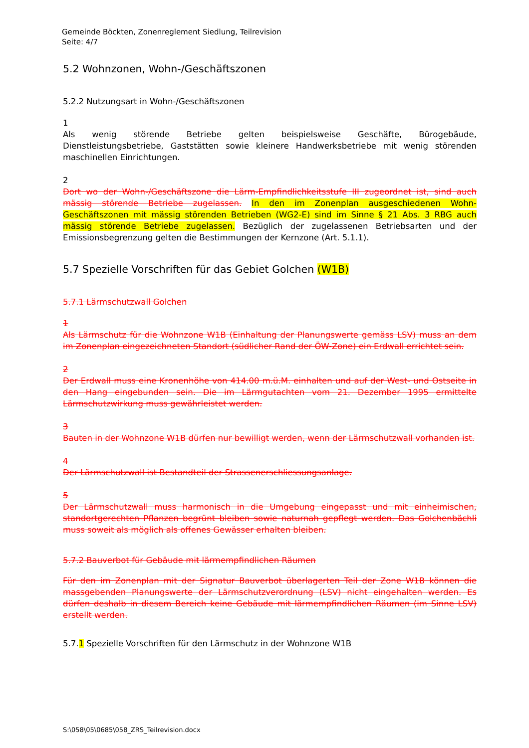Gemeinde Böckten, Zonenreglement Siedlung, Teilrevision
Seite: 4/7
5.2 Wohnzonen, Wohn-/Geschäftszonen
5.2.2 Nutzungsart in Wohn-/Geschäftszonen
1
Als wenig störende Betriebe gelten beispielsweise Geschäfte, Bürogebäude, Dienstleistungsbetriebe, Gaststätten sowie kleinere Handwerksbetriebe mit wenig störenden maschinellen Einrichtungen.
2
Dort wo der Wohn-/Geschäftszone die Lärm-Empfindlichkeitsstufe III zugeordnet ist, sind auch mässig störende Betriebe zugelassen. In den im Zonenplan ausgeschiedenen Wohn-Geschäftszonen mit mässig störenden Betrieben (WG2-E) sind im Sinne § 21 Abs. 3 RBG auch mässig störende Betriebe zugelassen. Bezüglich der zugelassenen Betriebsarten und der Emissionsbegrenzung gelten die Bestimmungen der Kernzone (Art. 5.1.1).
5.7 Spezielle Vorschriften für das Gebiet Golchen (W1B)
5.7.1 Lärmschutzwall Golchen
1
Als Lärmschutz für die Wohnzone W1B (Einhaltung der Planungswerte gemäss LSV) muss an dem im Zonenplan eingezeichneten Standort (südlicher Rand der ÖW-Zone) ein Erdwall errichtet sein.
2
Der Erdwall muss eine Kronenhöhe von 414.00 m.ü.M. einhalten und auf der West- und Ostseite in den Hang eingebunden sein. Die im Lärmgutachten vom 21. Dezember 1995 ermittelte Lärmschutzwirkung muss gewährleistet werden.
3
Bauten in der Wohnzone W1B dürfen nur bewilligt werden, wenn der Lärmschutzwall vorhanden ist.
4
Der Lärmschutzwall ist Bestandteil der Strassenerschliessungsanlage.
5
Der Lärmschutzwall muss harmonisch in die Umgebung eingepasst und mit einheimischen, standortgerechten Pflanzen begrünt bleiben sowie naturnah gepflegt werden. Das Golchenbächli muss soweit als möglich als offenes Gewässer erhalten bleiben.
5.7.2 Bauverbot für Gebäude mit lärmempfindlichen Räumen
Für den im Zonenplan mit der Signatur Bauverbot überlagerten Teil der Zone W1B können die massgebenden Planungswerte der Lärmschutzverordnung (LSV) nicht eingehalten werden. Es dürfen deshalb in diesem Bereich keine Gebäude mit lärmempfindlichen Räumen (im Sinne LSV) erstellt werden.
5.7.1 Spezielle Vorschriften für den Lärmschutz in der Wohnzone W1B
S:\058\05\0685\058_ZRS_Teilrevision.docx